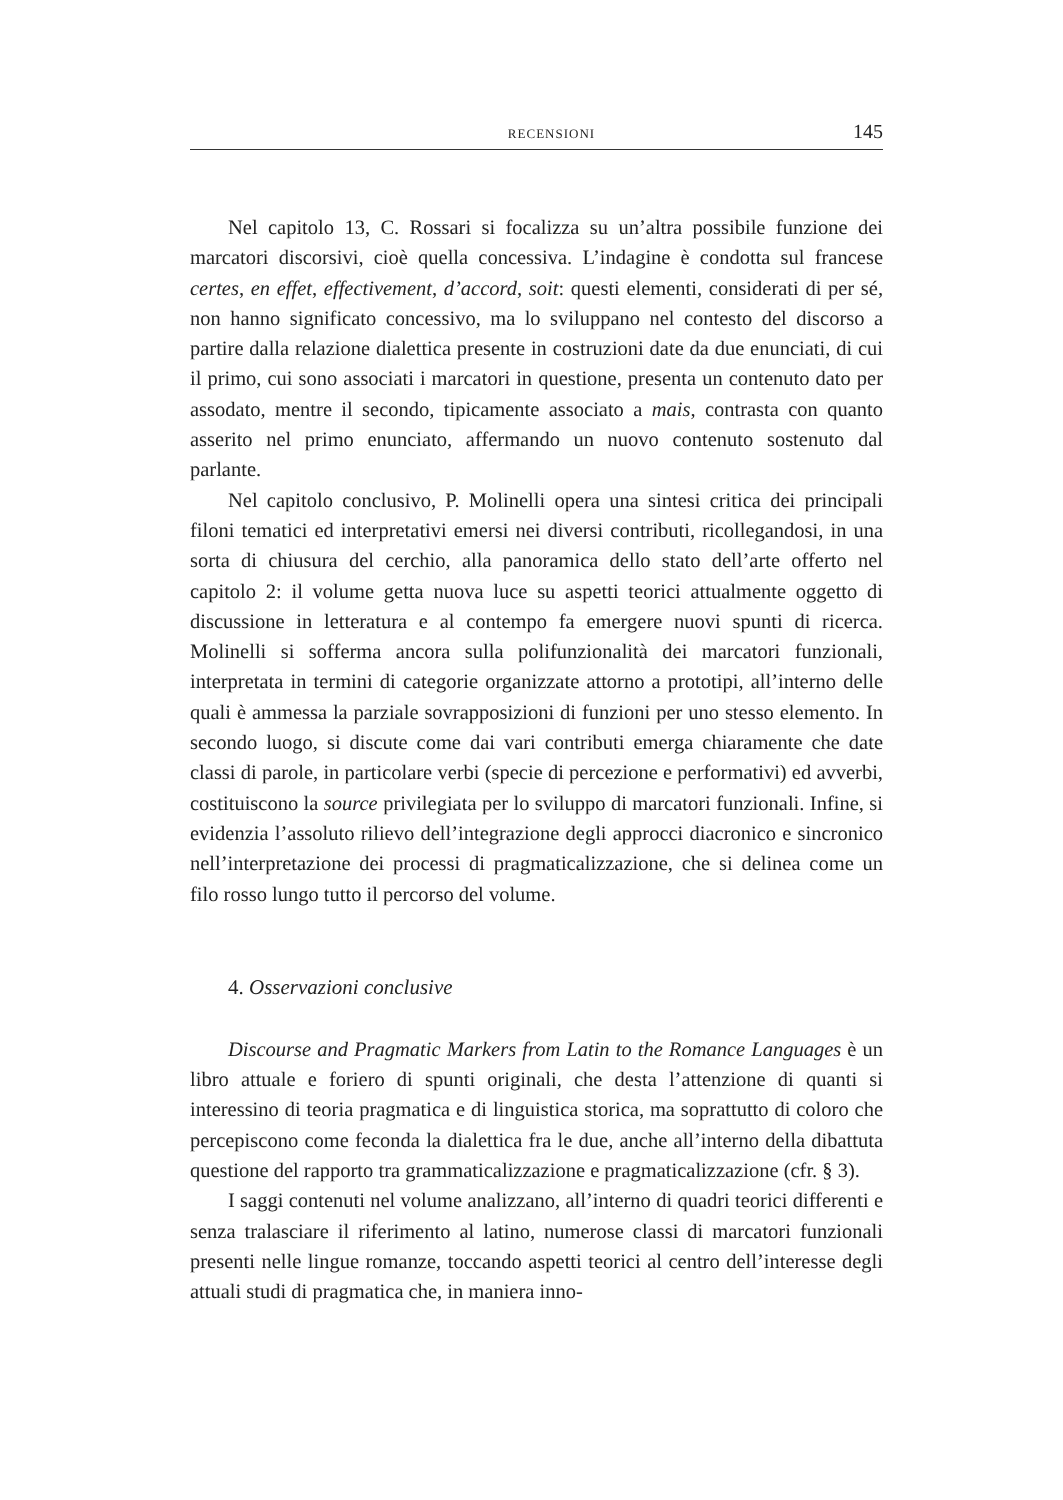RECENSIONI 145
Nel capitolo 13, C. Rossari si focalizza su un’altra possibile funzione dei marcatori discorsivi, cioè quella concessiva. L’indagine è condotta sul francese certes, en effet, effectivement, d’accord, soit: questi elementi, considerati di per sé, non hanno significato concessivo, ma lo sviluppano nel contesto del discorso a partire dalla relazione dialettica presente in costruzioni date da due enunciati, di cui il primo, cui sono associati i marcatori in questione, presenta un contenuto dato per assodato, mentre il secondo, tipicamente associato a mais, contrasta con quanto asserito nel primo enunciato, affermando un nuovo contenuto sostenuto dal parlante.
Nel capitolo conclusivo, P. Molinelli opera una sintesi critica dei principali filoni tematici ed interpretativi emersi nei diversi contributi, ricollegandosi, in una sorta di chiusura del cerchio, alla panoramica dello stato dell’arte offerto nel capitolo 2: il volume getta nuova luce su aspetti teorici attualmente oggetto di discussione in letteratura e al contempo fa emergere nuovi spunti di ricerca. Molinelli si sofferma ancora sulla polifunzionalità dei marcatori funzionali, interpretata in termini di categorie organizzate attorno a prototipi, all’interno delle quali è ammessa la parziale sovrapposizioni di funzioni per uno stesso elemento. In secondo luogo, si discute come dai vari contributi emerga chiaramente che date classi di parole, in particolare verbi (specie di percezione e performativi) ed avverbi, costituiscono la source privilegiata per lo sviluppo di marcatori funzionali. Infine, si evidenzia l’assoluto rilievo dell’integrazione degli approcci diacronico e sincronico nell’interpretazione dei processi di pragmaticalizzazione, che si delinea come un filo rosso lungo tutto il percorso del volume.
4. Osservazioni conclusive
Discourse and Pragmatic Markers from Latin to the Romance Languages è un libro attuale e foriero di spunti originali, che desta l’attenzione di quanti si interessino di teoria pragmatica e di linguistica storica, ma soprattutto di coloro che percepiscono come feconda la dialettica fra le due, anche all’interno della dibattuta questione del rapporto tra grammaticalizzazione e pragmaticalizzazione (cfr. § 3).
I saggi contenuti nel volume analizzano, all’interno di quadri teorici differenti e senza tralasciare il riferimento al latino, numerose classi di marcatori funzionali presenti nelle lingue romanze, toccando aspetti teorici al centro dell’interesse degli attuali studi di pragmatica che, in maniera inno-